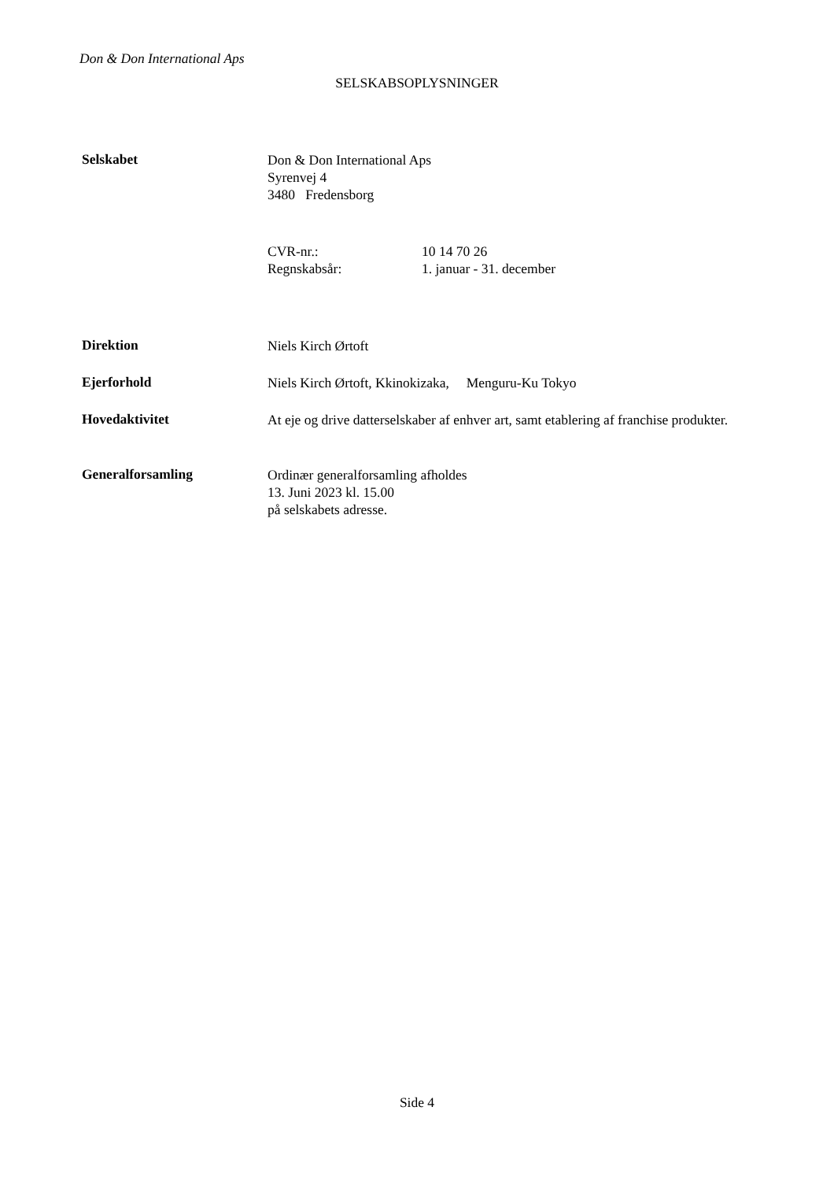Don & Don International Aps
SELSKABSOPLYSNINGER
Selskabet
Don & Don International Aps
Syrenvej 4
3480 Fredensborg
CVR-nr.:
Regnskabsår:
10 14 70 26
1. januar - 31. december
Direktion
Niels Kirch Ørtoft
Ejerforhold
Niels Kirch Ørtoft, Kkinokizaka, Menguru-Ku Tokyo
Hovedaktivitet
At eje og drive datterselskaber af enhver art, samt etablering af franchise produkter.
Generalforsamling
Ordinær generalforsamling afholdes
13. Juni 2023 kl. 15.00
på selskabets adresse.
Side 4